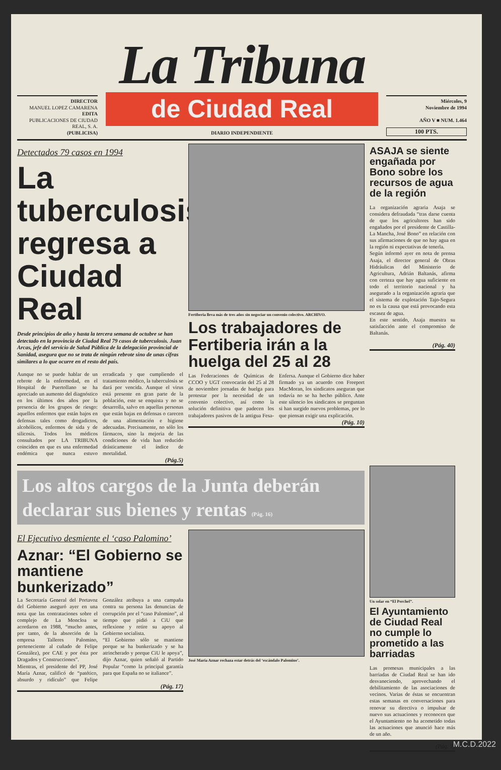DIRECTOR
MANUEL LOPEZ CAMARENA
EDITA
PUBLICACIONES DE CIUDAD REAL, S. A.
(PUBLICISA)
La Tribuna
de Ciudad Real
DIARIO INDEPENDIENTE
Miércoles, 9
Noviembre de 1994
AÑO V ■ NUM. 1.464
100 PTS.
Detectados 79 casos en 1994
La tuberculosis regresa a Ciudad Real
Desde principios de año y hasta la tercera semana de octubre se han detectado en la provincia de Ciudad Real 79 casos de tuberculosis. Juan Arcas, jefe del servicio de Salud Pública de la delegación provincial de Sanidad, asegura que no se trata de ningún rebrote sino de unas cifras similares a lo que ocurre en el resto del país.
Aunque no se puede hablar de un rebrote de la enfermedad, en el Hospital de Puertollano se ha apreciado un aumento del diagnóstico en los últimos dos años por la presencia de los grupos de riesgo: aquellos enfermos que están bajos en defensas tales como drogadictos, alcohólicos, enfermos de sida y de silicosis. Todos los médicos consultados por LA TRIBUNA coinciden en que es una enfermedad endémica que nunca estuvo erradicada y que cumpliendo el tratamiento médico, la tuberculosis se dará por vencida. Aunque el virus está presente en gran parte de la población, este se enquista y no se desarrolla, salvo en aquellas personas que están bajas en defensas o carecen de una alimentación e higiene adecuadas. Precisamente, no sólo los fármacos, sino la mejoria de las condiciones de vida han reducido drásticamente el índice de mortalidad.
(Pág.5)
Fertiberia lleva más de tres años sin negociar un convenio colectivo. ARCHIVO.
Los trabajadores de Fertiberia irán a la huelga del 25 al 28
Las Federaciones de Químicas de CCOO y UGT convocarán del 25 al 28 de noviembre jornadas de huelga para protestar por la necesidad de un convenio colectivo, así como la solución definitiva que padecen los trabajadores pasivos de la antigua Fesa-Enfersa. Aunque el Gobierno dice haber firmado ya un acuerdo con Freeport MacMoran, los sindicatos aseguran que todavía no se ha hecho público. Ante este silencio los sindicatos se preguntan si han surgido nuevos problemas, por lo que piensan exigir una explicación.
(Pág. 10)
ASAJA se siente engañada por Bono sobre los recursos de agua de la región
La organización agraria Asaja se considera defraudada “tras darse cuenta de que los agricultores han sido engañados por el presidente de Castilla-La Mancha, José Bono” en relación con sus afirmaciones de que no hay agua en la región ni expectativas de tenerla.
Según informó ayer en nota de prensa Asaja, el director general de Obras Hidráulicas del Ministerio de Agricultura, Adrián Baltanás, afirma con certeza que hay agua suficiente en todo el territorio nacional y ha asegurado a la organización agraria que el sistema de explotación Tajo-Segura no es la causa que está provocando esta escasez de agua.
En este sentido, Asaja muestra su satisfacción ante el compromiso de Baltanás.
(Pág. 40)
Los altos cargos de la Junta deberán declarar sus bienes y rentas (Pág. 16)
El Ejecutivo desmiente el ‘caso Palomino’
Aznar: “El Gobierno se mantiene bunkerizado”
La Secretaría General del Portavoz del Gobierno aseguró ayer en una nota que las contrataciones sobre el complejo de La Moncloa se acordaron en 1988, “mucho antes, por tanto, de la absorción de la empresa Talleres Palomino, perteneciente al cuñado de Felipe González), por CAE y por ésta por Dragados y Construcciones”.
Mientras, el presidente del PP, José María Aznar, calificó de “patético, absurdo y ridículo” que Felipe González atribuya a una campaña contra su persona las denuncias de corrupción por el “caso Palomino”, al tiempo que pidió a CiU que reflexione y retire su apoyo al Gobierno socialista.
“El Gobierno sólo se mantiene porque se ha bunkerizado y se ha atrincherado y porque CiU le apoya”, dijo Aznar, quien señaló al Partido Popular “como la principal garantía para que España no se italiance”.
(Pág. 17)
José María Aznar rechaza estar detrás del ‘escándalo Palomino’.
Un solar en “El Perchel”.
El Ayuntamiento de Ciudad Real no cumple lo prometido a las barriadas
Las promesas municipales a las barriadas de Ciudad Real se han ido desvaneciendo, aprovechando el debilitamiento de las asociaciones de vecinos. Varias de éstas se encuentran estas semanas en conversaciones para renovar su directiva o impulsar de nuevo sus actuaciones y reconocen que el Ayuntamiento no ha acometido todas las actuaciones que anunció hace más de un año.
(Pág. 7)
M.C.D.2022